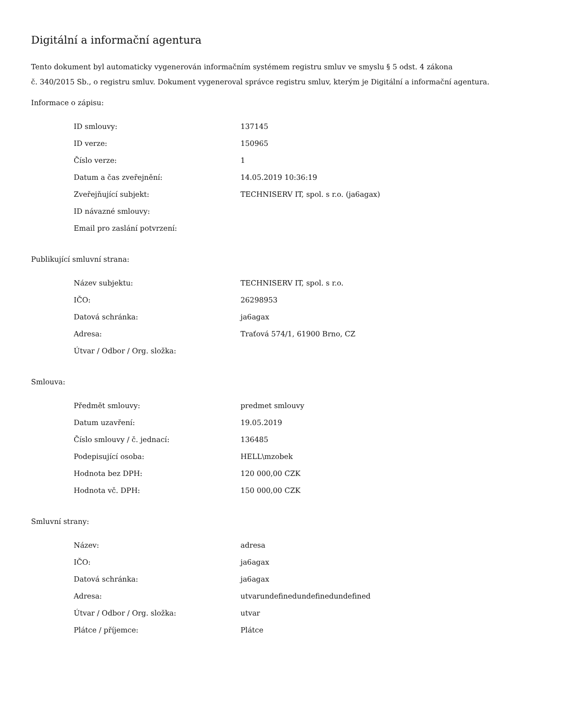Digitální a informační agentura
Tento dokument byl automaticky vygenerován informačním systémem registru smluv ve smyslu § 5 odst. 4 zákona
č. 340/2015 Sb., o registru smluv. Dokument vygeneroval správce registru smluv, kterým je Digitální a informační agentura.
Informace o zápisu:
| ID smlouvy: | 137145 |
| ID verze: | 150965 |
| Číslo verze: | 1 |
| Datum a čas zveřejnění: | 14.05.2019 10:36:19 |
| Zveřejňující subjekt: | TECHNISERV IT, spol. s r.o. (ja6agax) |
| ID návazné smlouvy: | |
| Email pro zaslání potvrzení: | |
Publikující smluvní strana:
| Název subjektu: | TECHNISERV IT, spol. s r.o. |
| IČO: | 26298953 |
| Datová schránka: | ja6agax |
| Adresa: | Traťová 574/1, 61900 Brno, CZ |
| Útvar / Odbor / Org. složka: | |
Smlouva:
| Předmět smlouvy: | predmet smlouvy |
| Datum uzavření: | 19.05.2019 |
| Číslo smlouvy / č. jednací: | 136485 |
| Podepisující osoba: | HELL\mzobek |
| Hodnota bez DPH: | 120 000,00 CZK |
| Hodnota vč. DPH: | 150 000,00 CZK |
Smluvní strany:
| Název: | adresa |
| IČO: | ja6agax |
| Datová schránka: | ja6agax |
| Adresa: | utvarundefinedundefinedundefined |
| Útvar / Odbor / Org. složka: | utvar |
| Plátce / příjemce: | Plátce |